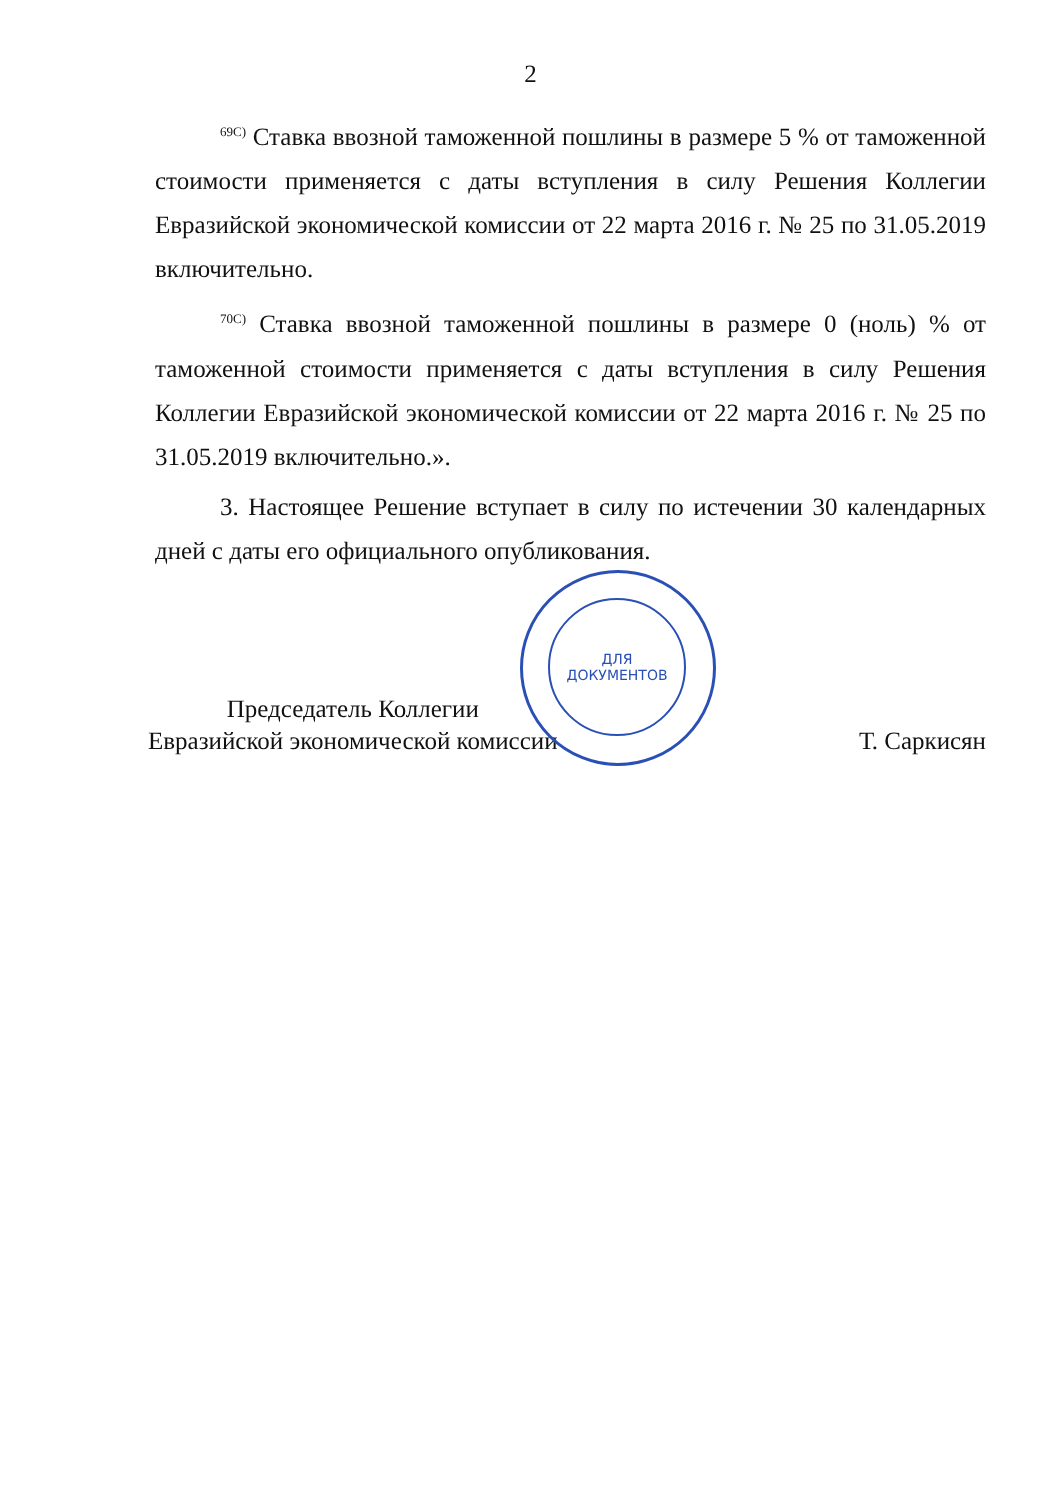2
<sup>69С)</sup> Ставка ввозной таможенной пошлины в размере 5 % от таможенной стоимости применяется с даты вступления в силу Решения Коллегии Евразийской экономической комиссии от 22 марта 2016 г. № 25 по 31.05.2019 включительно.
<sup>70С)</sup> Ставка ввозной таможенной пошлины в размере 0 (ноль) % от таможенной стоимости применяется с даты вступления в силу Решения Коллегии Евразийской экономической комиссии от 22 марта 2016 г. № 25 по 31.05.2019 включительно.».
3. Настоящее Решение вступает в силу по истечении 30 календарных дней с даты его официального опубликования.
Председатель Коллегии
Евразийской экономической комиссии
Т. Саркисян
ДЛЯ
ДОКУМЕНТОВ